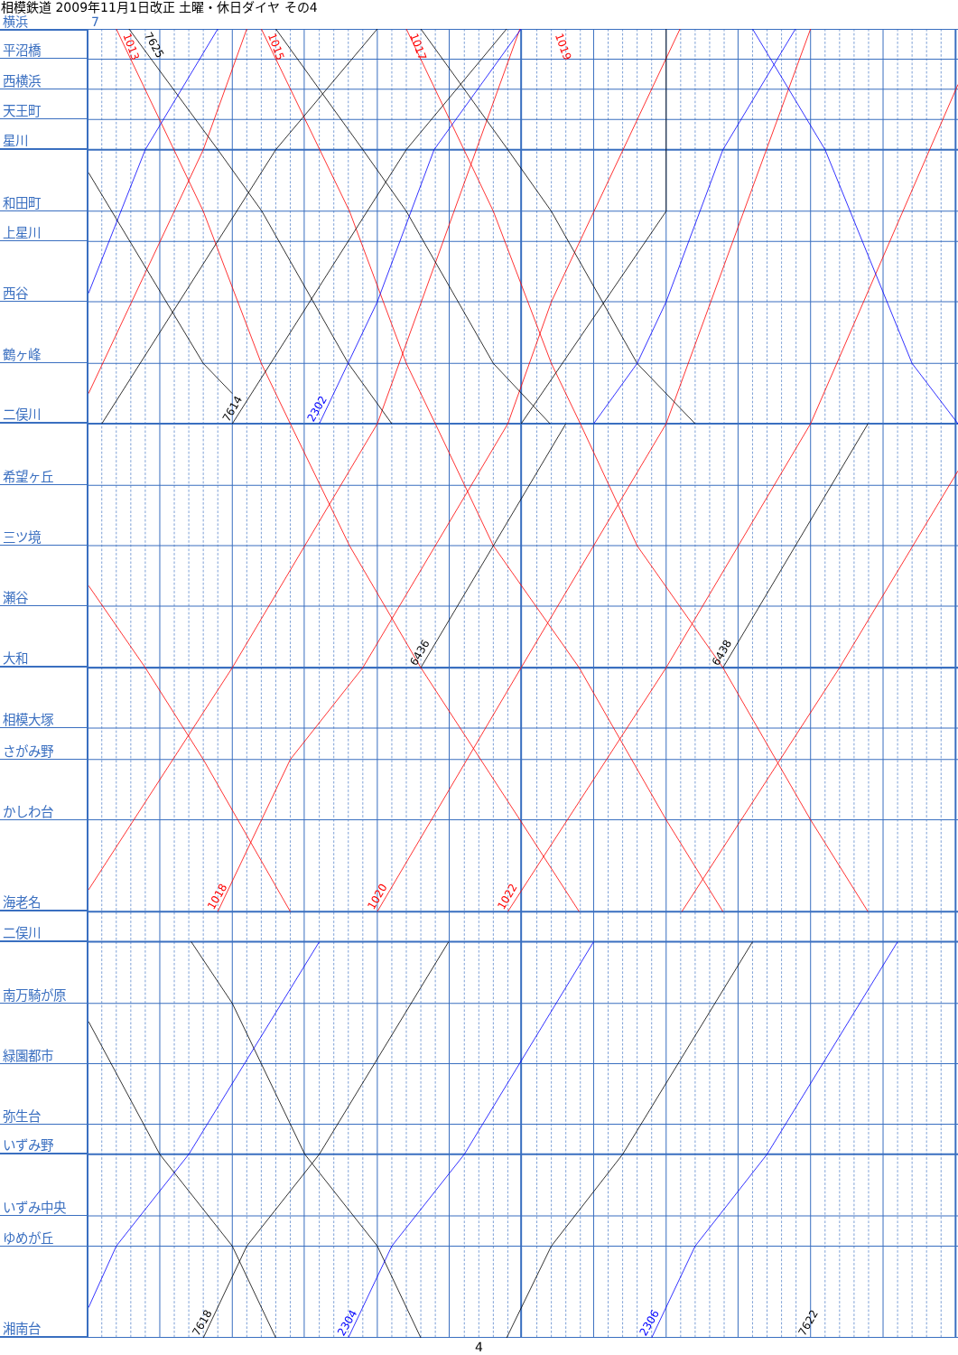相模鉄道 2009年11月1日改正 土曜・休日ダイヤ その4
横浜 7
平沼橋
西横浜
天王町
星川
和田町
上星川
西谷
鶴ヶ峰
二俣川
希望ヶ丘
三ツ境
瀬谷
大和
相模大塚
さがみ野
かしわ台
海老名
二俣川
南万騎が原
緑園都市
弥生台
いずみ野
いずみ中央
ゆめが丘
湘南台
1013
7625
1015
1017
1019
7614
2302
6436
6438
1018
1020
1022
7618
2304
2306
7622
4